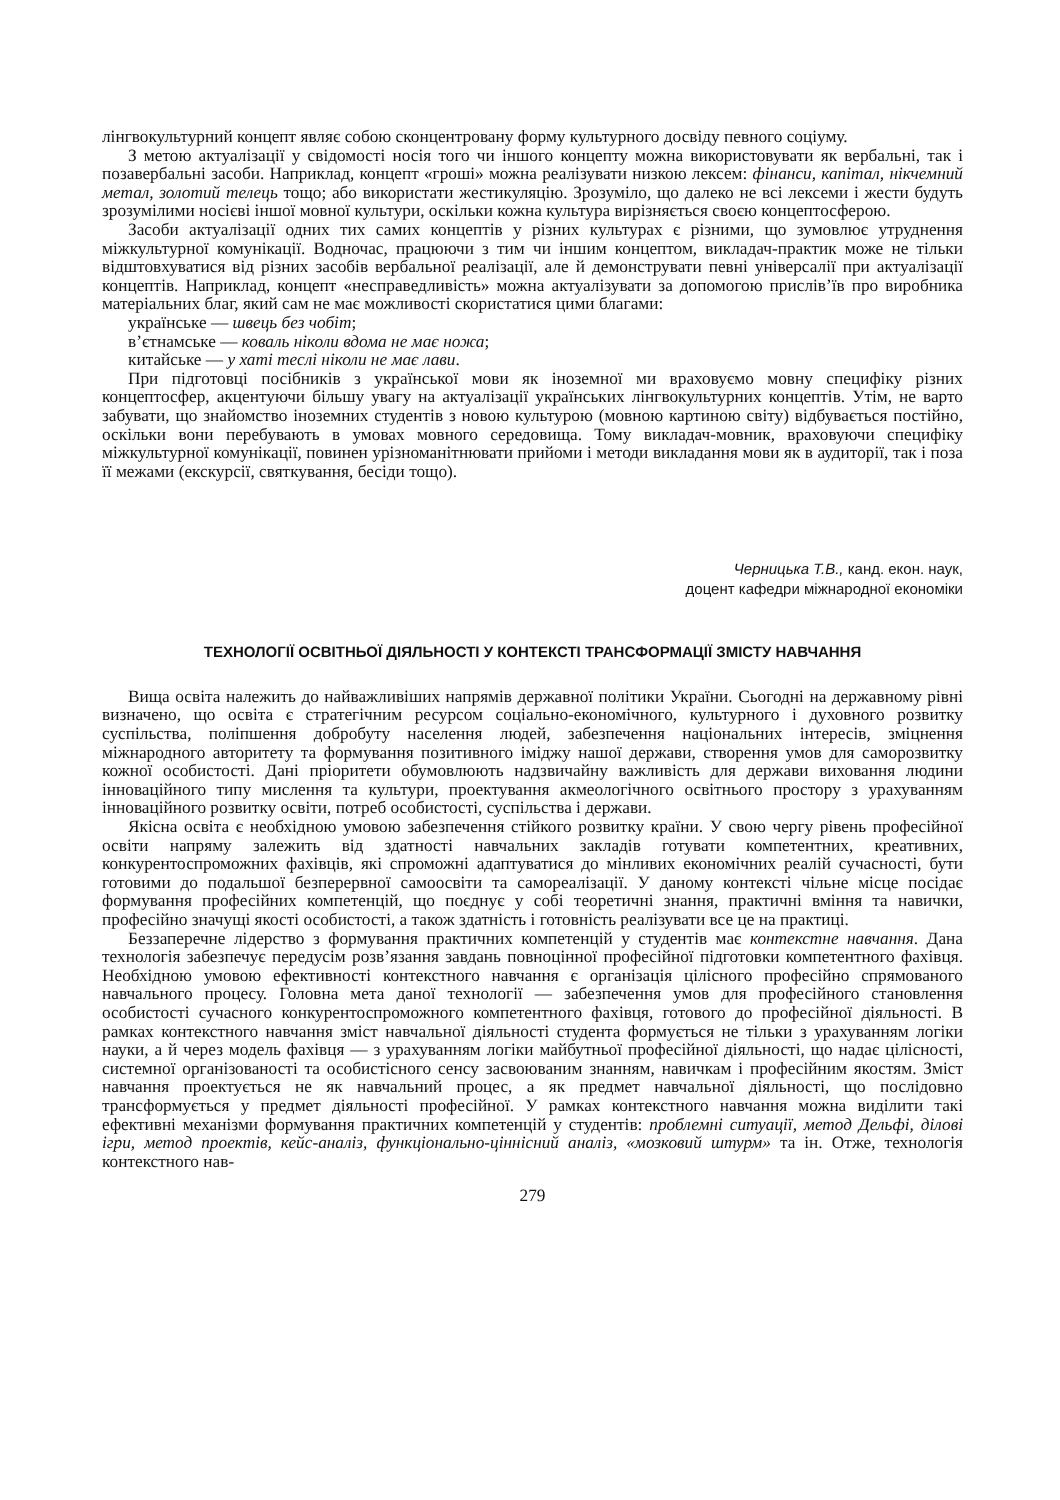лінгвокультурний концепт являє собою сконцентровану форму культурного досвіду певного соціуму.
З метою актуалізації у свідомості носія того чи іншого концепту можна використовувати як вербальні, так і позавербальні засоби. Наприклад, концепт «гроші» можна реалізувати низкою лексем: фінанси, капітал, нікчемний метал, золотий телець тощо; або використати жестикуляцію. Зрозуміло, що далеко не всі лексеми і жести будуть зрозумілими носієві іншої мовної культури, оскільки кожна культура вирізняється своєю концептосферою.
Засоби актуалізації одних тих самих концептів у різних культурах є різними, що зумовлює утруднення міжкультурної комунікації. Водночас, працюючи з тим чи іншим концептом, викладач-практик може не тільки відштовхуватися від різних засобів вербальної реалізації, але й демонструвати певні універсалії при актуалізації концептів. Наприклад, концепт «несправедливість» можна актуалізувати за допомогою прислів’їв про виробника матеріальних благ, який сам не має можливості скористатися цими благами:
українське — швець без чобіт;
в’єтнамське — коваль ніколи вдома не має ножа;
китайське — у хаті теслі ніколи не має лави.
При підготовці посібників з української мови як іноземної ми враховуємо мовну специфіку різних концептосфер, акцентуючи більшу увагу на актуалізації українських лінгвокультурних концептів. Утім, не варто забувати, що знайомство іноземних студентів з новою культурою (мовною картиною світу) відбувається постійно, оскільки вони перебувають в умовах мовного середовища. Тому викладач-мовник, враховуючи специфіку міжкультурної комунікації, повинен урізноманітнювати прийоми і методи викладання мови як в аудиторії, так і поза її межами (екскурсії, святкування, бесіди тощо).
Черницька Т.В., канд. екон. наук,
доцент кафедри міжнародної економіки
ТЕХНОЛОГІЇ ОСВІТНЬОЇ ДІЯЛЬНОСТІ У КОНТЕКСТІ ТРАНСФОРМАЦІЇ ЗМІСТУ НАВЧАННЯ
Вища освіта належить до найважливіших напрямів державної політики України. Сьогодні на державному рівні визначено, що освіта є стратегічним ресурсом соціально-економічного, культурного і духовного розвитку суспільства, поліпшення добробуту населення людей, забезпечення національних інтересів, зміцнення міжнародного авторитету та формування позитивного іміджу нашої держави, створення умов для саморозвитку кожної особистості. Дані пріоритети обумовлюють надзвичайну важливість для держави виховання людини інноваційного типу мислення та культури, проектування акмеологічного освітнього простору з урахуванням інноваційного розвитку освіти, потреб особистості, суспільства і держави.
Якісна освіта є необхідною умовою забезпечення стійкого розвитку країни. У свою чергу рівень професійної освіти напряму залежить від здатності навчальних закладів готувати компетентних, креативних, конкурентоспроможних фахівців, які спроможні адаптуватися до мінливих економічних реалій сучасності, бути готовими до подальшої безперервної самоосвіти та самореалізації. У даному контексті чільне місце посідає формування професійних компетенцій, що поєднує у собі теоретичні знання, практичні вміння та навички, професійно значущі якості особистості, а також здатність і готовність реалізувати все це на практиці.
Беззаперечне лідерство з формування практичних компетенцій у студентів має контекстне навчання. Дана технологія забезпечує передусім розв’язання завдань повноцінної професійної підготовки компетентного фахівця. Необхідною умовою ефективності контекстного навчання є організація цілісного професійно спрямованого навчального процесу. Головна мета даної технології — забезпечення умов для професійного становлення особистості сучасного конкурентоспроможного компетентного фахівця, готового до професійної діяльності. В рамках контекстного навчання зміст навчальної діяльності студента формується не тільки з урахуванням логіки науки, а й через модель фахівця — з урахуванням логіки майбутньої професійної діяльності, що надає цілісності, системної організованості та особистісного сенсу засвоюваним знанням, навичкам і професійним якостям. Зміст навчання проектується не як навчальний процес, а як предмет навчальної діяльності, що послідовно трансформується у предмет діяльності професійної. У рамках контекстного навчання можна виділити такі ефективні механізми формування практичних компетенцій у студентів: проблемні ситуації, метод Дельфі, ділові ігри, метод проектів, кейс-аналіз, функціонально-ціннісний аналіз, «мозковий штурм» та ін. Отже, технологія контекстного нав-
279